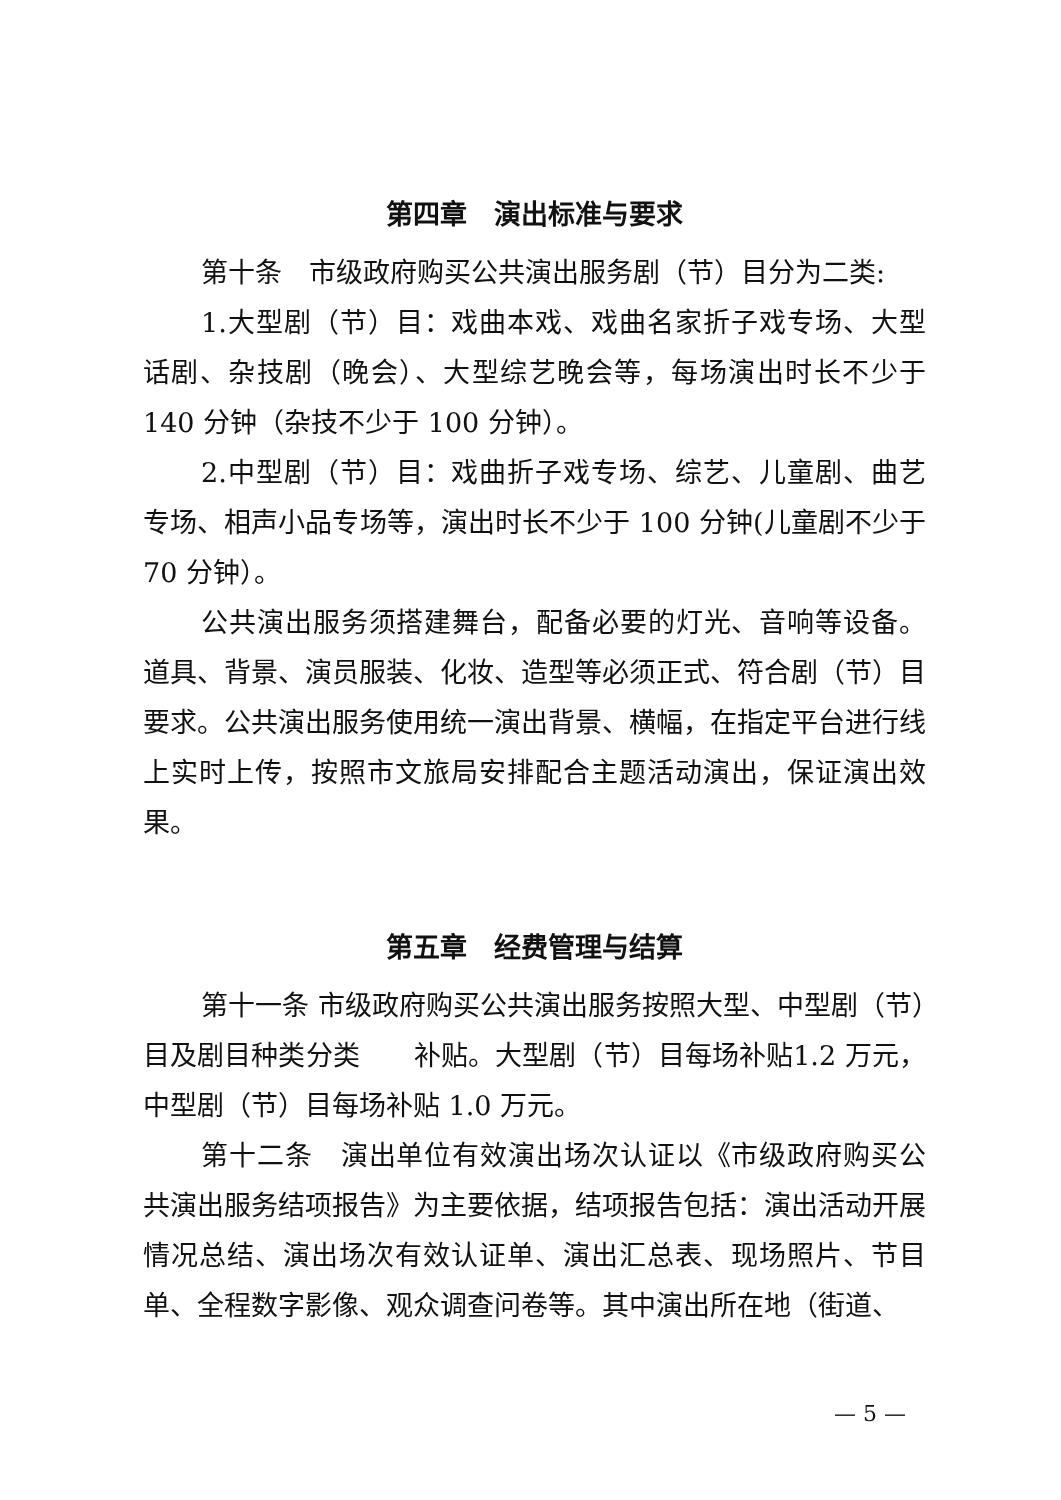第四章　演出标准与要求
第十条　市级政府购买公共演出服务剧（节）目分为二类:
1.大型剧（节）目：戏曲本戏、戏曲名家折子戏专场、大型话剧、杂技剧（晚会）、大型综艺晚会等，每场演出时长不少于140 分钟（杂技不少于 100 分钟）。
2.中型剧（节）目：戏曲折子戏专场、综艺、儿童剧、曲艺专场、相声小品专场等，演出时长不少于 100 分钟(儿童剧不少于 70 分钟）。
公共演出服务须搭建舞台，配备必要的灯光、音响等设备。道具、背景、演员服装、化妆、造型等必须正式、符合剧（节）目要求。公共演出服务使用统一演出背景、横幅，在指定平台进行线上实时上传，按照市文旅局安排配合主题活动演出，保证演出效果。
第五章　经费管理与结算
第十一条 市级政府购买公共演出服务按照大型、中型剧（节）目及剧目种类分类　　补贴。大型剧（节）目每场补贴1.2 万元，中型剧（节）目每场补贴 1.0 万元。
第十二条　演出单位有效演出场次认证以《市级政府购买公共演出服务结项报告》为主要依据，结项报告包括：演出活动开展情况总结、演出场次有效认证单、演出汇总表、现场照片、节目单、全程数字影像、观众调查问卷等。其中演出所在地（街道、
— 5 —